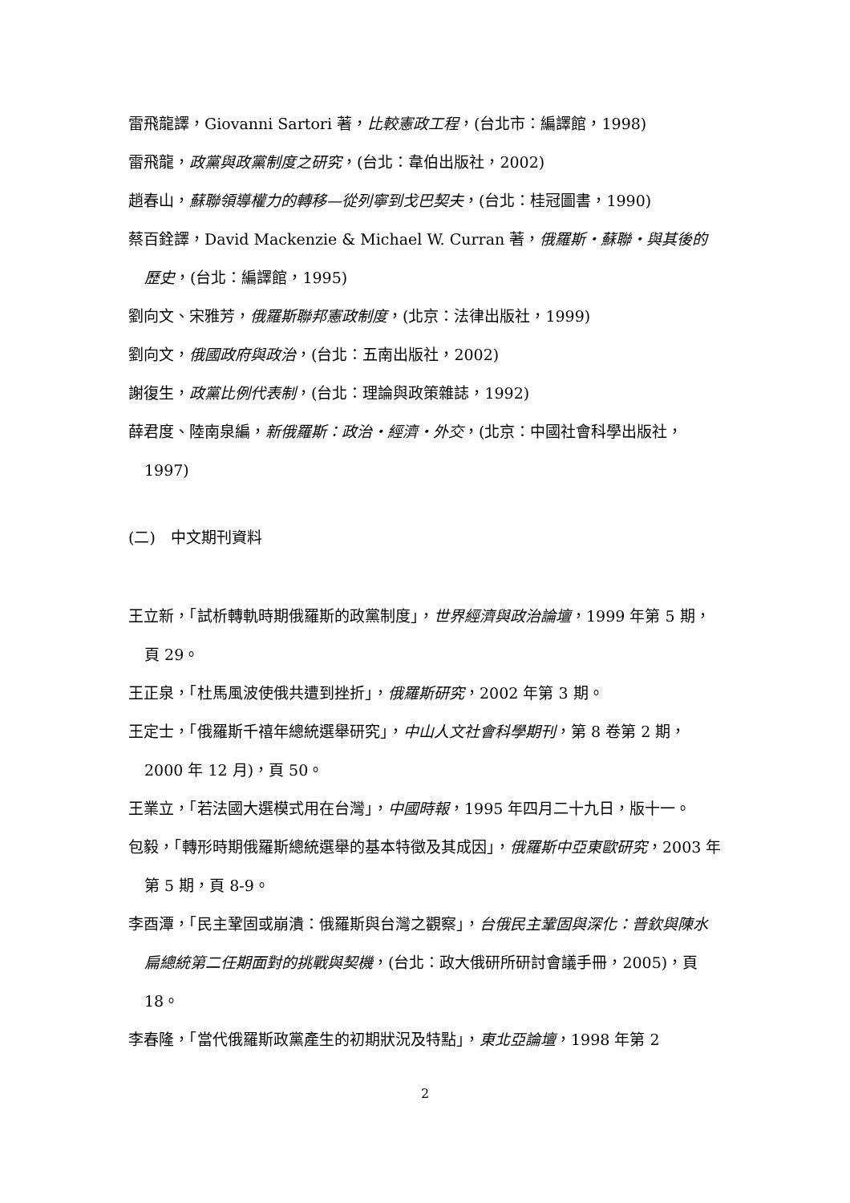雷飛龍譯，Giovanni Sartori 著，比較憲政工程，(台北市：編譯館，1998)
雷飛龍，政黨與政黨制度之研究，(台北：韋伯出版社，2002)
趙春山，蘇聯領導權力的轉移—從列寧到戈巴契夫，(台北：桂冠圖書，1990)
蔡百銓譯，David Mackenzie & Michael W. Curran 著，俄羅斯‧蘇聯‧與其後的歷史，(台北：編譯館，1995)
劉向文、宋雅芳，俄羅斯聯邦憲政制度，(北京：法律出版社，1999)
劉向文，俄國政府與政治，(台北：五南出版社，2002)
謝復生，政黨比例代表制，(台北：理論與政策雜誌，1992)
薛君度、陸南泉編，新俄羅斯：政治‧經濟‧外交，(北京：中國社會科學出版社，1997)
(二)　中文期刊資料
王立新，「試析轉軌時期俄羅斯的政黨制度」，世界經濟與政治論壇，1999 年第 5 期，頁 29。
王正泉，「杜馬風波使俄共遭到挫折」，俄羅斯研究，2002 年第 3 期。
王定士，「俄羅斯千禧年總統選舉研究」，中山人文社會科學期刊，第 8 卷第 2 期，2000 年 12 月)，頁 50。
王業立，「若法國大選模式用在台灣」，中國時報，1995 年四月二十九日，版十一。
包毅，「轉形時期俄羅斯總統選舉的基本特徵及其成因」，俄羅斯中亞東歐研究，2003 年第 5 期，頁 8-9。
李酉潭，「民主鞏固或崩潰：俄羅斯與台灣之觀察」，台俄民主鞏固與深化：普欽與陳水扁總統第二任期面對的挑戰與契機，(台北：政大俄研所研討會議手冊，2005)，頁 18。
李春隆，「當代俄羅斯政黨產生的初期狀況及特點」，東北亞論壇，1998 年第 2
2